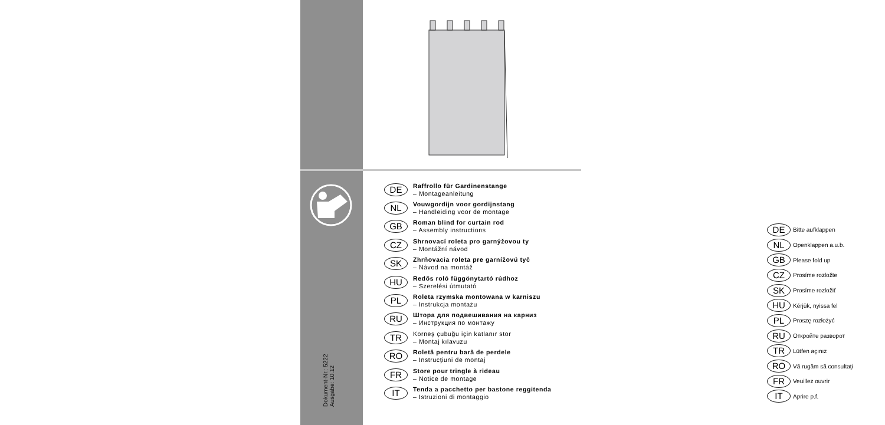Dokument-Nr.: 5222
Ausgabe: 10.12
DE Raffrollo für Gardinenstange
– Montageanleitung
NL Vouwgordijn voor gordijnstang
– Handleiding voor de montage
GB Roman blind for curtain rod
– Assembly instructions
CZ Shrnovací roleta pro garnýžovou ty
– Montážní návod
SK Zhrňovacia roleta pre garnížovú tyč
– Návod na montáž
HU Redős roló függönytartó rúdhoz
– Szerelési útmutató
PL Roleta rzymska montowana w karniszu
– Instrukcja montażu
RU Штора для подвешивания на карниз
– Инструкция по монтажу
TR Korneş çubuğu için katlanır stor
– Montaj kılavuzu
RO Roletă pentru bară de perdele
– Instrucţiuni de montaj
FR Store pour tringle à rideau
– Notice de montage
IT Tenda a pacchetto per bastone reggitenda
– Istruzioni di montaggio
DE Bitte aufklappen
NL Openklappen a.u.b.
GB Please fold up
CZ Prosíme rozložte
SK Prosíme rozložiť
HU Kérjük, nyissa fel
PL Proszę rozłożyć
RU Откройте разворот
TR Lütfen açınız
RO Vă rugăm să consultaţi
FR Veuillez ouvrir
IT Aprire p.f.